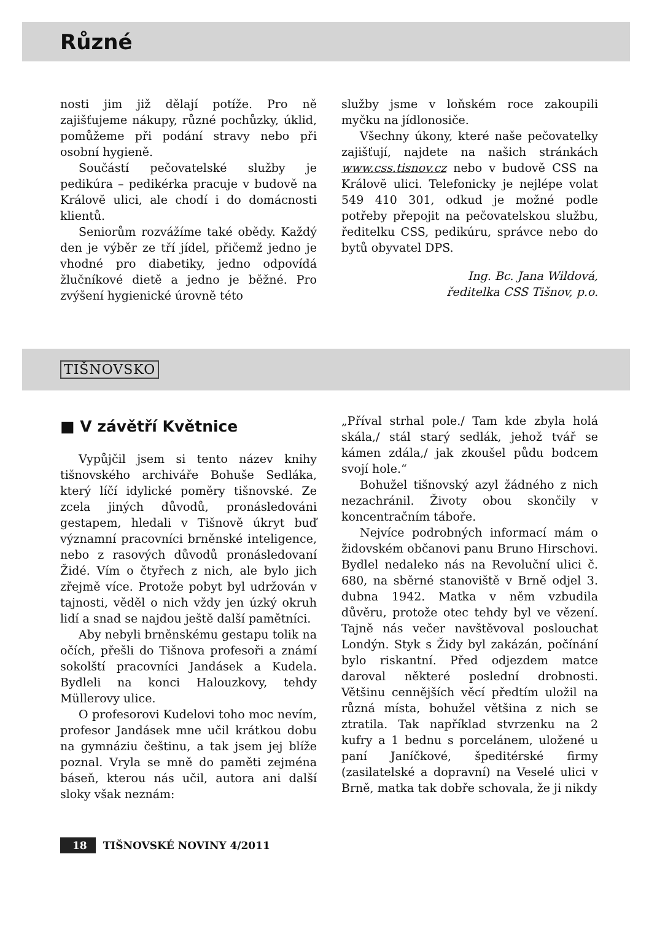Různé
nosti jim již dělají potíže. Pro ně zajišťujeme nákupy, různé pochůzky, úklid, pomůžeme při podání stravy nebo při osobní hygieně.
Součástí pečovatelské služby je pedikúra – pedikérka pracuje v budově na Královĕ ulici, ale chodí i do domácnosti klientů.
Seniorům rozvážíme také obědy. Každý den je výběr ze tří jídel, přičemž jedno je vhodné pro diabetiky, jedno odpovídá žlučníkové dietě a jedno je běžné. Pro zvýšení hygienické úrovně této
služby jsme v loňském roce zakoupili myčku na jídlonosiče.
Všechny úkony, které naše pečovatelky zajišťují, najdete na našich stránkách www.css.tisnov.cz nebo v budově CSS na Královĕ ulici. Telefonicky je nejlépe volat 549 410 301, odkud je možné podle potřeby přepojit na pečovatelskou službu, ředitelku CSS, pedikúru, správce nebo do bytů obyvatel DPS.
Ing. Bc. Jana Wildová,
ředitelka CSS Tišnov, p.o.
TIŠNOVSKO
■ V závětří Květnice
Vypůjčil jsem si tento název knihy tišnovského archiváře Bohuše Sedláka, který líčí idylické poměry tišnovské. Ze zcela jiných důvodů, pronásledováni gestapem, hledali v Tišnově úkryt buď významní pracovníci brněnské inteligence, nebo z rasových důvodů pronásledovaní Židé. Vím o čtyřech z nich, ale bylo jich zřejmě více. Protože pobyt byl udržován v tajnosti, věděl o nich vždy jen úzký okruh lidí a snad se najdou ještě další pamětníci.
Aby nebyli brněnskému gestapu tolik na očích, přešli do Tišnova profesoři a známí sokolští pracovníci Jandásek a Kudela. Bydleli na konci Halouzkovy, tehdy Müllerovy ulice.
O profesorovi Kudelovi toho moc nevím, profesor Jandásek mne učil krátkou dobu na gymnáziu češtinu, a tak jsem jej blíže poznal. Vryla se mně do paměti zejména báseň, kterou nás učil, autora ani další sloky však neznám:
„Příval strhal pole./ Tam kde zbyla holá skála,/ stál starý sedlák, jehož tvář se kámen zdála,/ jak zkoušel půdu bodcem svojí hole.“
Bohužel tišnovský azyl žádného z nich nezachránil. Životy obou skončily v koncentračním táboře.
Nejvíce podrobných informací mám o židovském občanovi panu Bruno Hirschovi. Bydlel nedaleko nás na Revoluční ulici č. 680, na sběrné stanoviště v Brně odjel 3. dubna 1942. Matka v něm vzbudila důvěru, protože otec tehdy byl ve vězení. Tajně nás večer navštěvoval poslouchat Londýn. Styk s Židy byl zakázán, počínání bylo riskantní. Před odjezdem matce daroval některé poslední drobnosti. Většinu cennějších věcí předtím uložil na různá místa, bohužel většina z nich se ztratila. Tak například stvrzenku na 2 kufry a 1 bednu s porcelánem, uložené u paní Janíčkové, špeditérské firmy (zasilatelské a dopravní) na Veselé ulici v Brně, matka tak dobře schovala, že ji nikdy
18 TIŠNOVSKÉ NOVINY 4/2011